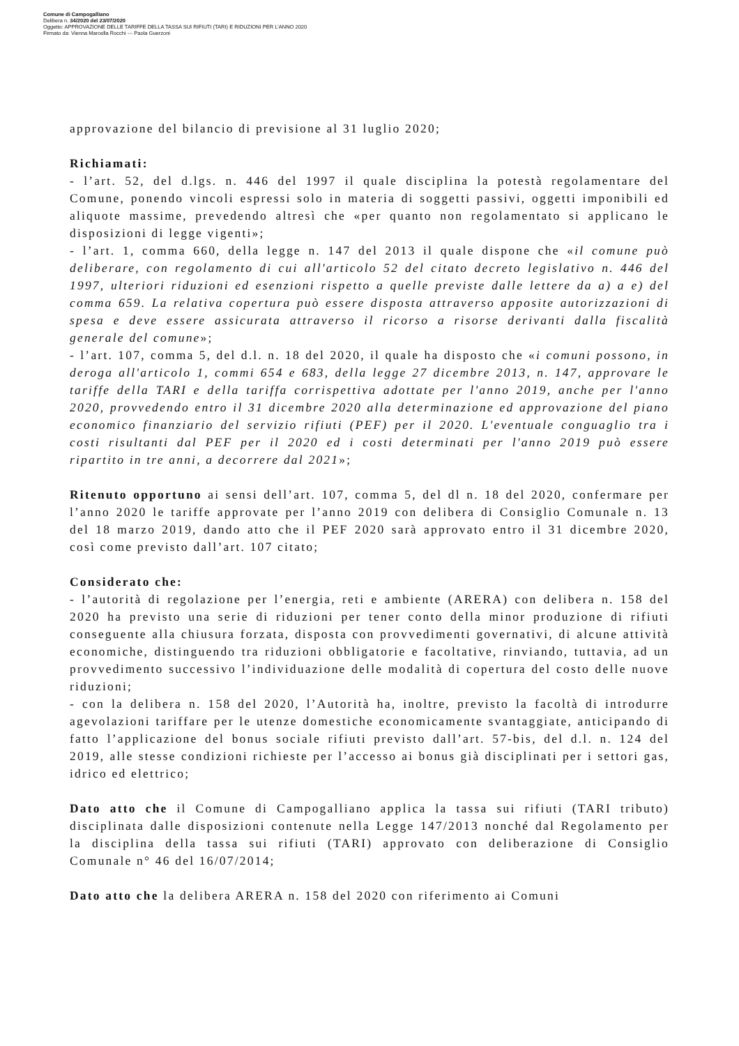Comune di Campogalliano
Delibera n. 34/2020 del 23/07/2020
Oggetto: APPROVAZIONE DELLE TARIFFE DELLA TASSA SUI RIFIUTI (TARI) E RIDUZIONI PER L'ANNO 2020
Firmato da: Vienna Marcella Rocchi --- Paola Guerzoni
approvazione del bilancio di previsione al 31 luglio 2020;
Richiamati:
- l’art. 52, del d.lgs. n. 446 del 1997 il quale disciplina la potestà regolamentare del Comune, ponendo vincoli espressi solo in materia di soggetti passivi, oggetti imponibili ed aliquote massime, prevedendo altresì che «per quanto non regolamentato si applicano le disposizioni di legge vigenti»;
- l’art. 1, comma 660, della legge n. 147 del 2013 il quale dispone che «il comune può deliberare, con regolamento di cui all'articolo 52 del citato decreto legislativo n. 446 del 1997, ulteriori riduzioni ed esenzioni rispetto a quelle previste dalle lettere da a) a e) del comma 659. La relativa copertura può essere disposta attraverso apposite autorizzazioni di spesa e deve essere assicurata attraverso il ricorso a risorse derivanti dalla fiscalità generale del comune»;
- l’art. 107, comma 5, del d.l. n. 18 del 2020, il quale ha disposto che «i comuni possono, in deroga all'articolo 1, commi 654 e 683, della legge 27 dicembre 2013, n. 147, approvare le tariffe della TARI e della tariffa corrispettiva adottate per l'anno 2019, anche per l'anno 2020, provvedendo entro il 31 dicembre 2020 alla determinazione ed approvazione del piano economico finanziario del servizio rifiuti (PEF) per il 2020. L'eventuale conguaglio tra i costi risultanti dal PEF per il 2020 ed i costi determinati per l'anno 2019 può essere ripartito in tre anni, a decorrere dal 2021»;
Ritenuto opportuno ai sensi dell’art. 107, comma 5, del dl n. 18 del 2020, confermare per l’anno 2020 le tariffe approvate per l’anno 2019 con delibera di Consiglio Comunale n. 13 del 18 marzo 2019, dando atto che il PEF 2020 sarà approvato entro il 31 dicembre 2020, così come previsto dall’art. 107 citato;
Considerato che:
- l’autorità di regolazione per l’energia, reti e ambiente (ARERA) con delibera n. 158 del 2020 ha previsto una serie di riduzioni per tener conto della minor produzione di rifiuti conseguente alla chiusura forzata, disposta con provvedimenti governativi, di alcune attività economiche, distinguendo tra riduzioni obbligatorie e facoltative, rinviando, tuttavia, ad un provvedimento successivo l’individuazione delle modalità di copertura del costo delle nuove riduzioni;
- con la delibera n. 158 del 2020, l’Autorità ha, inoltre, previsto la facoltà di introdurre agevolazioni tariffare per le utenze domestiche economicamente svantaggiate, anticipando di fatto l’applicazione del bonus sociale rifiuti previsto dall’art. 57-bis, del d.l. n. 124 del 2019, alle stesse condizioni richieste per l’accesso ai bonus già disciplinati per i settori gas, idrico ed elettrico;
Dato atto che il Comune di Campogalliano applica la tassa sui rifiuti (TARI tributo) disciplinata dalle disposizioni contenute nella Legge 147/2013 nonché dal Regolamento per la disciplina della tassa sui rifiuti (TARI) approvato con deliberazione di Consiglio Comunale n° 46 del 16/07/2014;
Dato atto che la delibera ARERA n. 158 del 2020 con riferimento ai Comuni